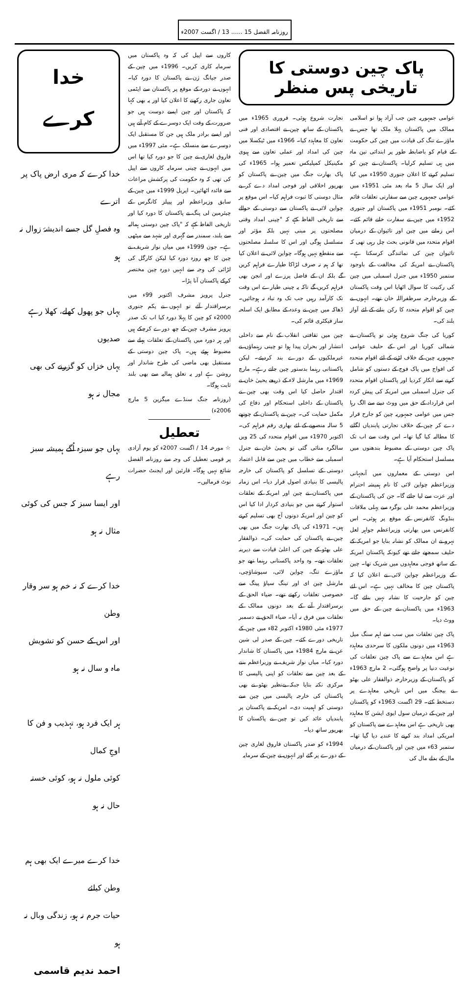روزنامہ الفضل 15 ...... 13 / اگست 2007ء
پاک چین دوستی کا تاریخی پس منظر
عوامی جمہوریہ چین جب آزاد ہوا تو اسلامی ممالک میں پاکستان پہلا ملک تھا جس نے ماؤزے تنگ کی قیادت میں چین کی حکومت کے قیام کو باضابطہ طور پر ابتدائی تین ماہ میں ہی تسلیم کرلیا۔ پاکستان نے چین کو تسلیم کرنے کا اعلان جنوری 1950ء میں کیا اور ایک سال 5 ماہ بعد مئی 1951ء میں عوامی جمہوریہ چین سے سفارتی تعلقات قائم کئے۔ نومبر 1951ء میں پاکستان اور جنوری 1952ء میں چین نے سفارت خانے قائم کئے۔ اس زمانے میں چین اور تائیوان کے درمیان اقوام متحدہ میں قانونی بحث چل رہی تھی کہ تائیوان چین کی نمائندگی کرسکتا ہے۔ پاکستان نے امریکہ کی مخالفت کے باوجود ستمبر 1950ء میں جنرل اسمبلی میں چین کی رکنیت کا سوال اٹھایا اس وقت پاکستان کے وزیرخارجہ سرظفراللہ خان تھے۔ انہوں نے چین کو اقوام متحدہ کا رکن بنانے کے لئے آواز بلند کی۔
کوریا کی جنگ شروع ہوئی تو پاکستان نے شمالی کوریا اور اس کے حلیف عوامی جمہوریہ چین کے خلاف لڑنے کے لئے اقوام متحدہ کی افواج میں پاک فوج کے دستوں کو شامل کرنے سے انکار کردیا اور پاکستان اقوام متحدہ کی جنرل اسمبلی میں امریکہ کی پیش کردہ اس قرارداد کے حق میں ووٹ دینے سے الگ رہا جس میں عوامی جمہوریہ چین کو جارح قرار دے کر چین کے خلاف تجارتی پابندیاں لگانے کا مطالبہ کیا گیا تھا۔ اس وقت سے اب تک پاک چین دوستی کے مضبوط بندھنوں میں مسلسل استحکام آیا ہے۔
اس دوستی کے معماروں میں آنجہانی وزیراعظم چواین لائی کا نام ہمیشہ احترام اور عزت سے لیا جائے گا۔ جن کی پاکستان کے وزیراعظم محمد علی بوگرہ سے پہلی ملاقات بنڈونگ کانفرنس کے موقع پر ہوئی۔ اس کانفرنس میں بھارتی وزیراعظم جواہر لعل نہرو نے ان ممالک کو نشانہ بنایا جو امریکہ کے حلیف سمجھے جاتے تھے کیونکہ پاکستان امریکہ کے ساتھ فوجی معاہدوں میں شریک تھا۔ چین کے وزیراعظم چواین لائی نے اعلان کیا کہ پاکستان چین کا مخالف نہیں ہے۔ اس لئے چین کو جارحیت کا نشانہ نہیں بنائے گا۔ 1963ء میں پاکستان نے چین کے حق میں ووٹ دیا۔
پاک چین تعلقات میں سب سے اہم سنگ میل 1963ء میں دونوں ملکوں کا سرحدی معاہدہ ہے اس معاہدے سے پاک چین تعلقات کی نوعیت دنیا پر واضح ہوگئی۔ 2 مارچ 1963ء کو پاکستان کے وزیرخارجہ ذوالفقار علی بھٹو نے بیجنگ میں اس تاریخی معاہدے پر دستخط کئے۔ 29 اگست 1963ء کو پاکستان اور چین کے درمیان سول ایوی ایشن کا معاہدہ بھی تاریخی ہے اس معاہدے سے پاکستان کو امریکی امداد بند کرنے کا عندیہ دیا گیا تھا۔ ستمبر 63ء میں چین اور پاکستان کے درمیان مال کے بدلے مال کی
تجارت شروع ہوئی۔ فروری 1965ء میں پاکستان کے ساتھ چین نے اقتصادی اور فنی تعاون کا معاہدہ کیا۔ 1966ء میں ٹیکسلا میں چین کی امداد اور عملی تعاون سے ہیوی مکینیکل کمپلیکس تعمیر ہوا۔ 1965ء کی پاک بھارت جنگ میں چین نے پاکستان کو بھرپور اخلاقی اور فوجی امداد دے کر بے مثال دوستی کا ثبوت فراہم کیا۔ اس موقع پر چواین لائی نے پاکستان سے دوستی کے حوالے سے تاریخی الفاظ کہے کہ "چینی امداد وقتی مصلحتوں پر مبنی نہیں بلکہ مؤثر اور مسلسل ہوگی اور اس کا سلسلہ مصلحتوں سے منقطع نہیں ہوگا۔ چواین لائی نے اعلان کیا تھا کہ ہم نہ صرف لڑاکا طیارے فراہم کریں گے بلکہ ان کے فاضل پرزے اور انجن بھی فراہم کریں گے تاکہ یہ چینی طیارے اس وقت تک کارآمد رہیں جب تک وہ تباہ نہ ہوجائیں۔ ڈھاکہ میں چین نے وعدہ کے مطابق ایک اسلحہ ساز فیکٹری قائم کی۔
چین میں ثقافتی انقلاب کے نام سے داخلی انتشار اور بحران پیدا ہوا تو چینی رہنماؤں نے غیرملکیوں کے دورے بند کردیئے۔ لیکن پاکستانی رہنما بدستور چین جاتے رہے۔ مارچ 1969ء میں مارشل لاء کے ذریعے یحییٰ خان نے اقتدار حاصل کیا اس وقت بھی چین نے پاکستان کے داخلی استحکام اور دفاع کی مکمل حمایت کی۔ چین نے پاکستان کے چوتھے 5 سالہ منصوبے کے لئے بھاری رقم فراہم کی۔ اکتوبر 1970ء میں اقوام متحدہ کی 25 ویں سالگرہ منائی گئی تو یحییٰ خان نے جنرل اسمبلی سے خطاب میں چین سے قابل اعتماد دوستی کے تسلسل کو پاکستان کی خارجہ پالیسی کا بنیادی اصول قرار دیا۔ اس زمانہ میں پاکستان نے چین اور امریکہ کے تعلقات استوار کرنے میں جو بنیادی کردار ادا کیا اس کو چین اور امریکہ دونوں آج بھی تسلیم کرتے ہیں۔ 1971ء کی پاک بھارت جنگ میں بھی چین نے پاکستان کی حمایت کی۔ ذوالفقار علی بھٹو کے چین کی اعلیٰ قیادت سے دیرینہ تعلقات تھے۔ وہ واحد پاکستانی رہنما تھے جو ماؤزے تنگ، چواین لائی، سیوشاؤچی، مارشل چین ای اور تینگ سیاؤ پینگ سے خصوصی تعلقات رکھتے تھے۔ ضیاء الحق کے برسراقتدار آنے کے بعد دونوں ممالک کے تعلقات میں فرق نہ آیا۔ ضیاء الحق نے دسمبر 1977ء مئی 1980ء اکتوبر 82ء میں چین کے تاریخی دورے کئے۔ چین کے صدر لی شین عن نے مارچ 1984ء میں پاکستان کا شاندار دورہ کیا۔ میاں نواز شریف نے وزیراعظم بننے کے بعد چین سے تعلقات کو اپنی پالیسی کا مرکزی نکتہ بتایا جبکہ بےنظیر بھٹو نے بھی پاکستان کی خارجہ پالیسی میں چین سے دوستی کو اہمیت دی۔ امریکہ نے پاکستان پر پابندیاں عائد کیں تو چین نے پاکستان کا بھرپور ساتھ دیا۔
1994ء کو صدر پاکستان فاروق لغاری چین کے دورے پر گئے اور انہوں نے چین کے سرمایہ
کاروں سے اپیل کی کہ وہ پاکستان میں سرمایہ کاری کریں۔ 1996ء میں چین کے صدر جیانگ ژن نے پاکستان کا دورہ کیا۔ انہوں نے دورہ کے موقع پر پاکستان سے ایٹمی تعاون جاری رکھنے کا اعلان کیا اور یہ بھی کہا کہ پاکستان اور چین ایسے دوست ہیں جو ضرورت کے وقت ایک دوسرے کے کام آتے ہیں اور ایسے برادر ملک ہیں جن کا مستقبل ایک دوسرے سے منسلک ہے۔ مئی 1997ء میں فاروق لغاری نے چین کا جو دورہ کیا تھا اس میں انہوں نے چینی سرمایہ کاروں سے اپیل کی تھی کہ وہ حکومت کی پرکشش مراعات سے فائدہ اٹھائیں۔ اپریل 1999ء میں چین کے سابق وزیراعظم اور پیپلز کانگرس کے چیئرمین لی پنگ نے پاکستان کا دورہ کیا اور تاریخی الفاظ کہے کہ "پاک چین دوستی ہمالیہ سے بلند، سمندر سے گہری اور شہد سے میٹھی ہے۔ جون 1999ء میں میاں نواز شریف نے چین کا چھ روزہ دورہ کیا لیکن کارگل کی لڑائی کی وجہ سے انہیں دورہ چین مختصر کرکے پاکستان آنا پڑا۔
جنرل پرویز مشرف اکتوبر 99ء میں برسراقتدار آئے تو انہوں نے یکم جنوری 2000ء کو چین کا پہلا دورہ کیا اب تک صدر پرویز مشرف چین کے چھ دورے کرچکے ہیں اور ہر دورہ میں پاکستان کے تعلقات پہلے سے مضبوط ہوئے ہیں۔ پاک چین دوستی کے مستقبل بھی ماضی کی طرح شاندار اور روشن ہے اور یہ تعلق ہمالیہ سے بھی بلند ثابت ہوگا۔
(روزنامہ جنگ سنڈے میگزین 5 مارچ 2006ء)
تعطیل
☆ مورخہ 14 / اگست 2007ء کو یوم آزادی پر قومی تعطیل کی وجہ سے روزنامہ الفضل شائع نہیں ہوگا۔ قارئین اور ایجنٹ حضرات نوٹ فرمالیں۔
خدا کرے
خدا کرے کہ مری ارض پاک پر اترے
وہ فصلِ گل جسے اندیشۂ زوال نہ ہو
یہاں جو پھول کھلے، کھلا رہے صدیوں
یہاں خزاں کو گزرنے کی بھی مجال نہ ہو
یہاں جو سبزہ اُگے ہمیشہ سبز رہے
اور ایسا سبز کہ جس کی کوئی مثال نہ ہو
خدا کرے کہ نہ خم ہو سر وقار وطن
اور اس کے حسن کو تشویش ماہ و سال نہ ہو
ہر ایک فرد ہو، تہذیب و فن کا اوجِ کمال
کوئی ملول نہ ہو، کوئی خستہ حال نہ ہو
خدا کرے میرے ایک بھی ہم وطن کیلئے
حیات جرم نہ ہو، زندگی وبال نہ ہو
احمد ندیم قاسمی